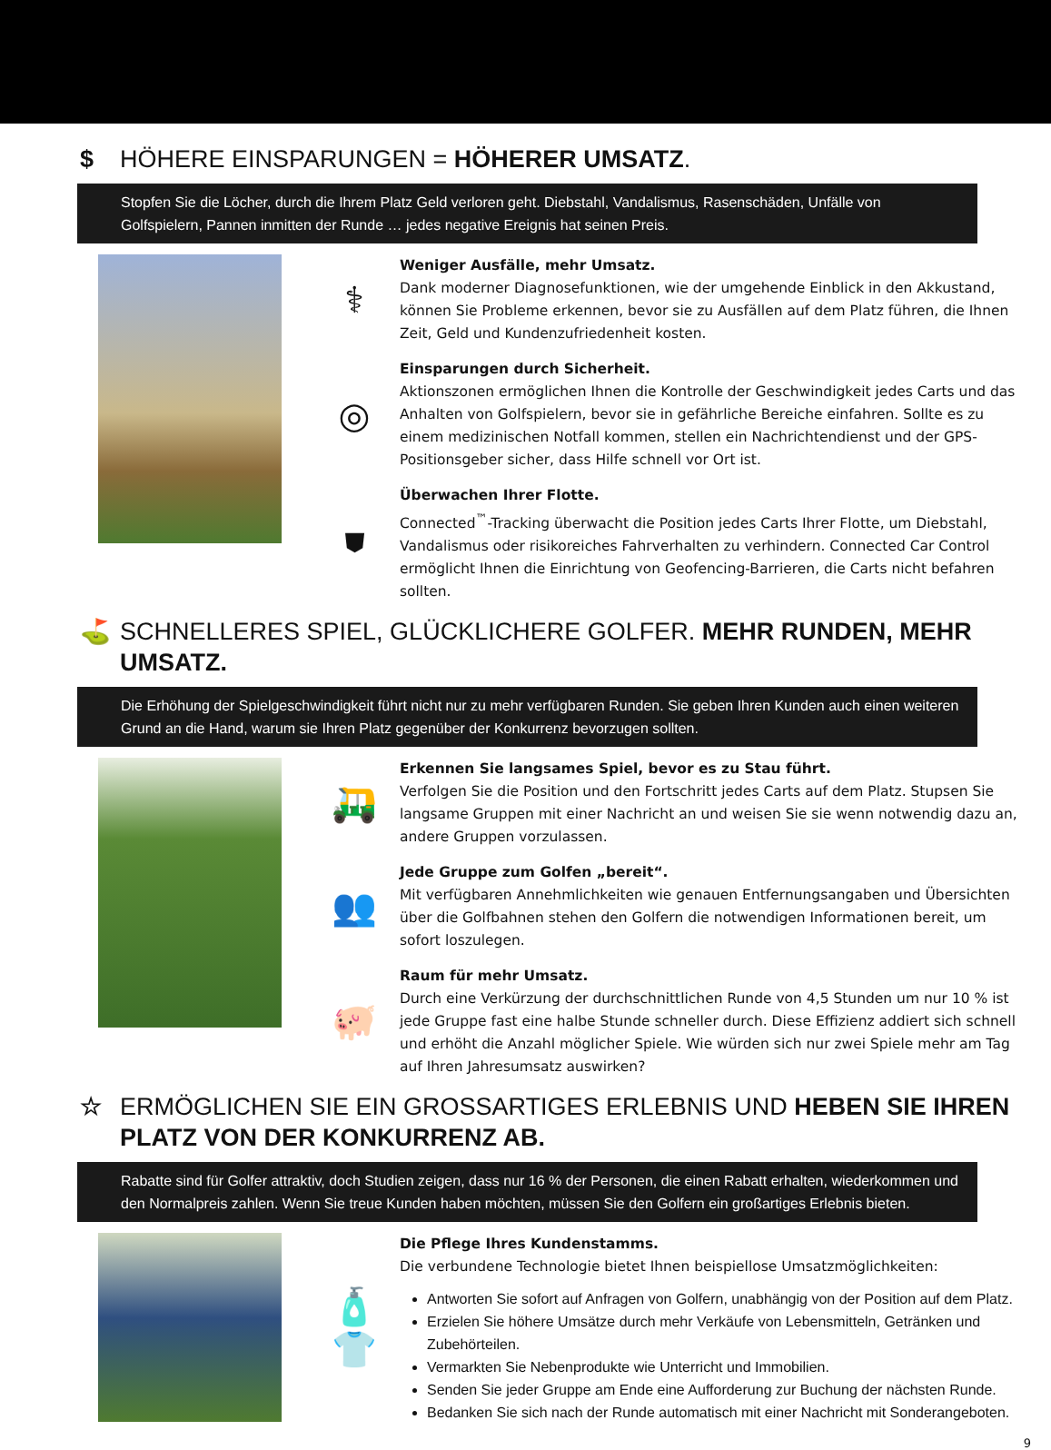$ HÖHERE EINSPARUNGEN = HÖHERER UMSATZ.
Stopfen Sie die Löcher, durch die Ihrem Platz Geld verloren geht. Diebstahl, Vandalismus, Rasenschäden, Unfälle von Golfspielern, Pannen inmitten der Runde … jedes negative Ereignis hat seinen Preis.
⚕
Weniger Ausfälle, mehr Umsatz.
Dank moderner Diagnosefunktionen, wie der umgehende Einblick in den Akkustand, können Sie Probleme erkennen, bevor sie zu Ausfällen auf dem Platz führen, die Ihnen Zeit, Geld und Kundenzufriedenheit kosten.
◎
Einsparungen durch Sicherheit.
Aktionszonen ermöglichen Ihnen die Kontrolle der Geschwindigkeit jedes Carts und das Anhalten von Golfspielern, bevor sie in gefährliche Bereiche einfahren. Sollte es zu einem medizinischen Notfall kommen, stellen ein Nachrichtendienst und der GPS-Positionsgeber sicher, dass Hilfe schnell vor Ort ist.
⛊
Überwachen Ihrer Flotte.
Connected<sup>™</sup>-Tracking überwacht die Position jedes Carts Ihrer Flotte, um Diebstahl, Vandalismus oder risikoreiches Fahrverhalten zu verhindern. Connected Car Control ermöglicht Ihnen die Einrichtung von Geofencing-Barrieren, die Carts nicht befahren sollten.
⛳ SCHNELLERES SPIEL, GLÜCKLICHERE GOLFER. MEHR RUNDEN, MEHR UMSATZ.
Die Erhöhung der Spielgeschwindigkeit führt nicht nur zu mehr verfügbaren Runden. Sie geben Ihren Kunden auch einen weiteren Grund an die Hand, warum sie Ihren Platz gegenüber der Konkurrenz bevorzugen sollten.
🛺
Erkennen Sie langsames Spiel, bevor es zu Stau führt.
Verfolgen Sie die Position und den Fortschritt jedes Carts auf dem Platz. Stupsen Sie langsame Gruppen mit einer Nachricht an und weisen Sie sie wenn notwendig dazu an, andere Gruppen vorzulassen.
👥
Jede Gruppe zum Golfen „bereit“.
Mit verfügbaren Annehmlichkeiten wie genauen Entfernungsangaben und Übersichten über die Golfbahnen stehen den Golfern die notwendigen Informationen bereit, um sofort loszulegen.
🐖
Raum für mehr Umsatz.
Durch eine Verkürzung der durchschnittlichen Runde von 4,5 Stunden um nur 10 % ist jede Gruppe fast eine halbe Stunde schneller durch. Diese Effizienz addiert sich schnell und erhöht die Anzahl möglicher Spiele. Wie würden sich nur zwei Spiele mehr am Tag auf Ihren Jahresumsatz auswirken?
☆ ERMÖGLICHEN SIE EIN GROSSARTIGES ERLEBNIS UND HEBEN SIE IHREN PLATZ VON DER KONKURRENZ AB.
Rabatte sind für Golfer attraktiv, doch Studien zeigen, dass nur 16 % der Personen, die einen Rabatt erhalten, wiederkommen und den Normalpreis zahlen. Wenn Sie treue Kunden haben möchten, müssen Sie den Golfern ein großartiges Erlebnis bieten.
🧴
👕
Die Pflege Ihres Kundenstamms.
Die verbundene Technologie bietet Ihnen beispiellose Umsatzmöglichkeiten:
Antworten Sie sofort auf Anfragen von Golfern, unabhängig von der Position auf dem Platz.
Erzielen Sie höhere Umsätze durch mehr Verkäufe von Lebensmitteln, Getränken und Zubehörteilen.
Vermarkten Sie Nebenprodukte wie Unterricht und Immobilien.
Senden Sie jeder Gruppe am Ende eine Aufforderung zur Buchung der nächsten Runde.
Bedanken Sie sich nach der Runde automatisch mit einer Nachricht mit Sonderangeboten.
9